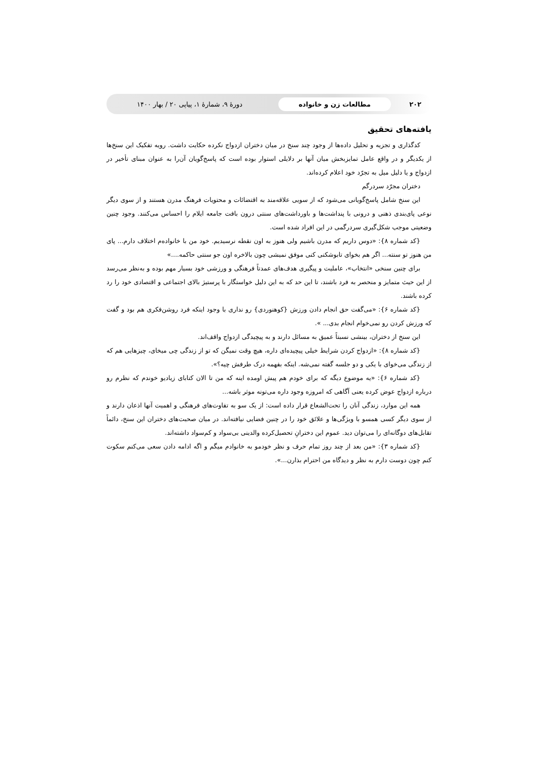۲۰۲ مطالعات زن و خانواده دورهٔ ۹، شمارهٔ ۱، پیاپی ۲۰ / بهار ۱۴۰۰
یافته‌های تحقیق
کدگذاری و تجزیه و تحلیل داده‌ها از وجود چند سنخ در میان دختران ازدواج نکرده حکایت داشت. رویه تفکیک این سنخ‌ها از یکدیگر و در واقع عامل تمایزبخش میان آنها بر دلایلی استوار بوده است که پاسخ‌گویان آن‌را به عنوان مبنای تأخیر در ازدواج و یا دلیل میل به تجرّد خود اعلام کرده‌اند.
دختران مجرّد سردرگم
این سنخ شامل پاسخ‌گویانی می‌شود که از سویی علاقه‌مند به اقتضائات و محتویات فرهنگ مدرن هستند و از سوی دیگر نوعی پای‌بندی ذهنی و درونی با پنداشت‌ها و باورداشت‌های سنتی درون بافت جامعه ایلام را احساس می‌کنند. وجود چنین وضعیتی موجب شکل‌گیری سردرگمی در این افراد شده است.
{کد شماره ۸}: «دوس داریم که مدرن باشیم ولی هنوز به اون نقطه نرسیدیم. خود من با خانوادەم اختلاف دارم... پای من هنوز تو سنته... اگر هم بخوای تابوشکنی کنی موفق نمیشی چون بالاخره اون جو سنتی حاکمه....»
برای چنین سنخی «انتخاب»، عاملیت و پیگیری هدف‌های عمدتاً فرهنگی و ورزشی خود بسیار مهم بوده و به‌نظر می‌رسد از این حیث متمایز و منحصر به فرد باشند، تا این حد که به این دلیل خواستگار با پرستیژ بالای اجتماعی و اقتصادی خود را رد کرده باشند.
{کد شماره ۶}: «می‌گفت حق انجام دادن ورزش {کوهنوردی} رو نداری با وجود اینکه فرد روشن‌فکری هم بود و گفت که ورزش کردن رو نمی‌خوام انجام بدی... ».
این سنخ از دختران، بینشی نسبتاً عمیق به مسائل دارند و به پیچیدگی ازدواج واقف‌اند.
{کد شماره ۸}: «ازدواج کردن شرایط خیلی پیچیده‌ای داره، هیچ وقت نمیگن که تو از زندگی چی میخای، چیزهایی هم که از زندگی می‌خوای با یکی و دو جلسه گفته نمی‌شه. اینکه بفهمه درک طرفش چیه؟».
{کد شماره ۶}: «یه موضوع دیگه که برای خودم هم پیش اومده اینه که من تا الان کتابای زیادیو خوندم که نظرم رو درباره ازدواج عوض کرده یعنی آگاهی که امروزه وجود داره می‌تونه موثر باشه...
همه این موارد، زندگی آنان را تحت‌الشعاع قرار داده است: از یک سو به تفاوت‌های فرهنگی و اهمیت آنها اذعان دارند و از سوی دیگر کسی همسو با ویژگی‌ها و علائق خود را در چنین فضایی نیافته‌اند. در میان صحبت‌های دختران این سنخ، دائماً تقابل‌های دوگانه‌ای را می‌توان دید. عموم این دخترانِ تحصیل‌کرده والدینی بی‌سواد و کم‌سواد داشته‌اند.
{کد شماره ۳}: «من بعد از چند روز تمام حرف و نظر خودمو به خانوادم میگم و اگه ادامه دادن سعی می‌کنم سکوت کنم چون دوست دارم به نظر و دیدگاه من احترام بذارن...».